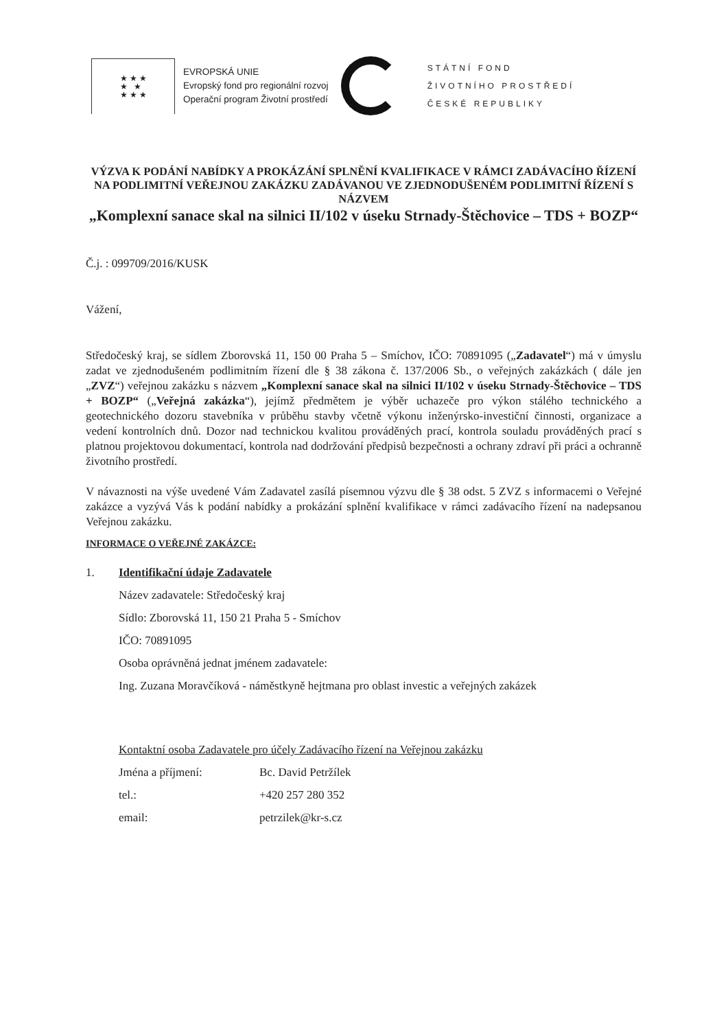★ ★ ★
★ ★
★ ★ ★
EVROPSKÁ UNIE
Evropský fond pro regionální rozvoj
Operační program Životní prostředí
STÁTNÍ FOND
ŽIVOTNÍHO PROSTŘEDÍ
ČESKÉ REPUBLIKY
VÝZVA K PODÁNÍ NABÍDKY A PROKÁZÁNÍ SPLNĚNÍ KVALIFIKACE V RÁMCI ZADÁVACÍHO ŘÍZENÍ NA PODLIMITNÍ VEŘEJNOU ZAKÁZKU ZADÁVANOU VE ZJEDNODUŠENÉM PODLIMITNÍ ŘÍZENÍ S NÁZVEM
„Komplexní sanace skal na silnici II/102 v úseku Strnady-Štěchovice – TDS + BOZP“
Č.j. : 099709/2016/KUSK
Vážení,
Středočeský kraj, se sídlem Zborovská 11, 150 00 Praha 5 – Smíchov, IČO: 70891095 („Zadavatel“) má v úmyslu zadat ve zjednodušeném podlimitním řízení dle § 38 zákona č. 137/2006 Sb., o veřejných zakázkách ( dále jen „ZVZ“) veřejnou zakázku s názvem „Komplexní sanace skal na silnici II/102 v úseku Strnady-Štěchovice – TDS + BOZP“ („Veřejná zakázka“), jejímž předmětem je výběr uchazeče pro výkon stálého technického a geotechnického dozoru stavebníka v průběhu stavby včetně výkonu inženýrsko-investiční činnosti, organizace a vedení kontrolních dnů. Dozor nad technickou kvalitou prováděných prací, kontrola souladu prováděných prací s platnou projektovou dokumentací, kontrola nad dodržování předpisů bezpečnosti a ochrany zdraví při práci a ochranně životního prostředí.
V návaznosti na výše uvedené Vám Zadavatel zasílá písemnou výzvu dle § 38 odst. 5 ZVZ s informacemi o Veřejné zakázce a vyzývá Vás k podání nabídky a prokázání splnění kvalifikace v rámci zadávacího řízení na nadepsanou Veřejnou zakázku.
INFORMACE O VEŘEJNÉ ZAKÁZCE:
1. Identifikační údaje Zadavatele
Název zadavatele: Středočeský kraj
Sídlo: Zborovská 11, 150 21 Praha 5 - Smíchov
IČO: 70891095
Osoba oprávněná jednat jménem zadavatele:
Ing. Zuzana Moravčíková - náměstkyně hejtmana pro oblast investic a veřejných zakázek
Kontaktní osoba Zadavatele pro účely Zadávacího řízení na Veřejnou zakázku
Jména a příjmení: Bc. David Petržílek
tel.: +420 257 280 352
email: petrzilek@kr-s.cz